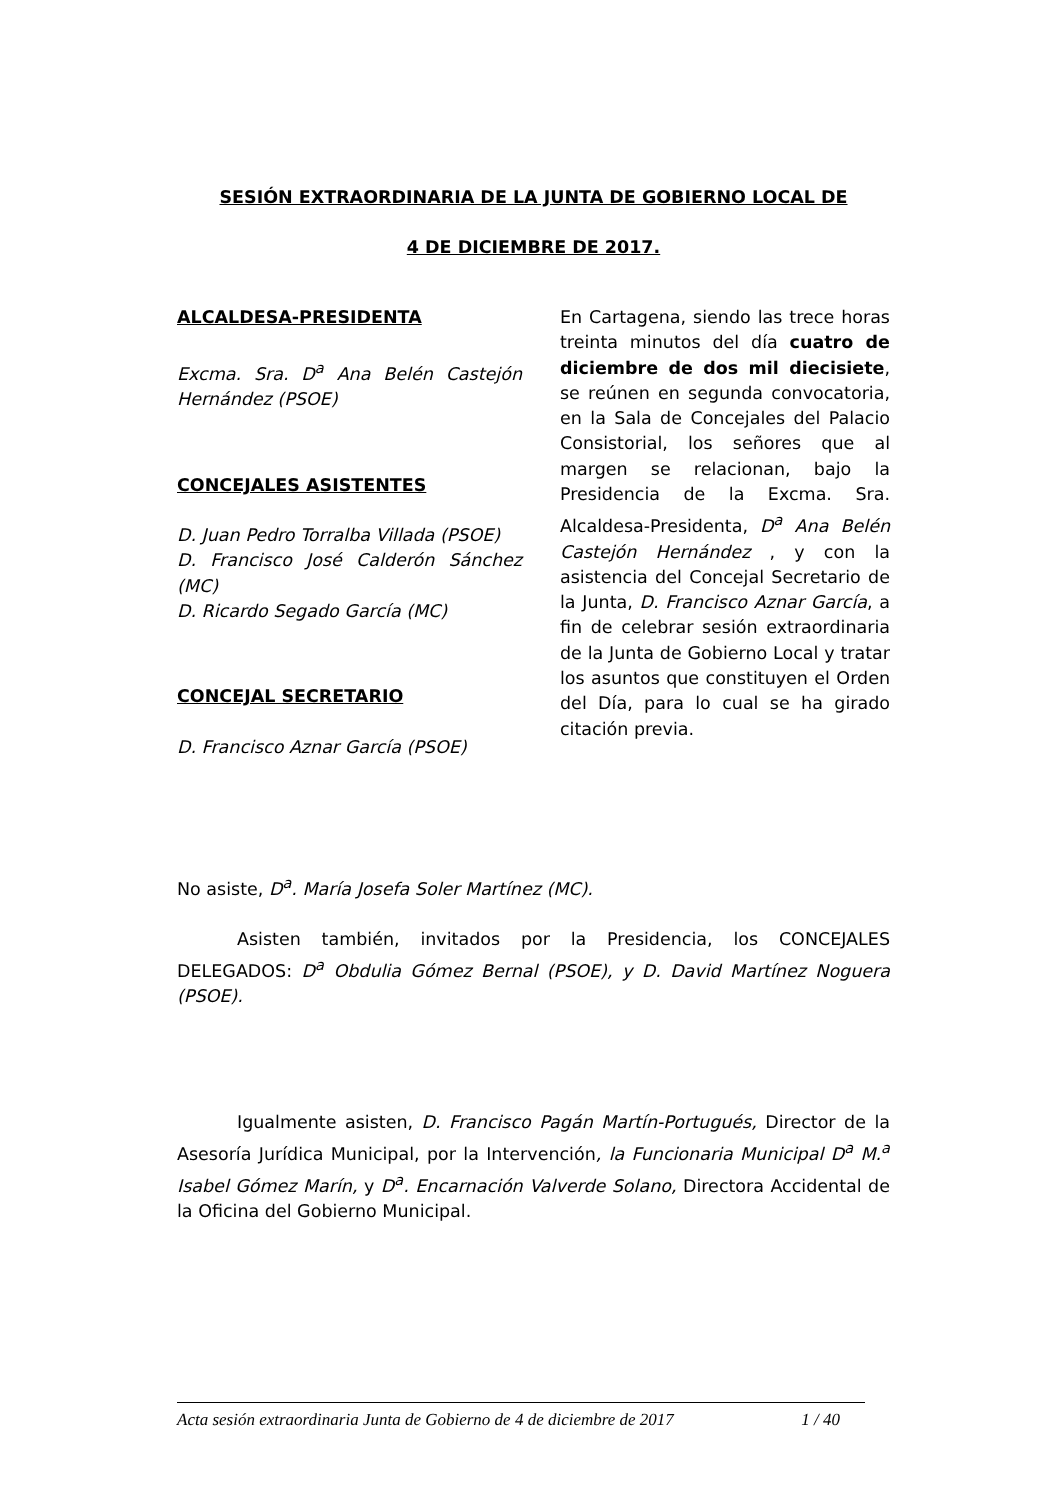SESIÓN EXTRAORDINARIA DE LA JUNTA DE GOBIERNO LOCAL DE
4 DE DICIEMBRE DE 2017.
ALCALDESA-PRESIDENTA
Excma. Sra. D<sup>a</sup> Ana Belén Castejón Hernández (PSOE)
CONCEJALES ASISTENTES
D. Juan Pedro Torralba Villada (PSOE)
D. Francisco José Calderón Sánchez (MC)
D. Ricardo Segado García (MC)
CONCEJAL SECRETARIO
D. Francisco Aznar García (PSOE)
En Cartagena, siendo las trece horas treinta minutos del día cuatro de diciembre de dos mil diecisiete, se reúnen en segunda convocatoria, en la Sala de Concejales del Palacio Consistorial, los señores que al margen se relacionan, bajo la Presidencia de la Excma. Sra. Alcaldesa-Presidenta, D<sup>a</sup> Ana Belén Castejón Hernández , y con la asistencia del Concejal Secretario de la Junta, D. Francisco Aznar García, a fin de celebrar sesión extraordinaria de la Junta de Gobierno Local y tratar los asuntos que constituyen el Orden del Día, para lo cual se ha girado citación previa.
No asiste, D<sup>a</sup>. María Josefa Soler Martínez (MC).
Asisten también, invitados por la Presidencia, los CONCEJALES DELEGADOS: D<sup>a</sup> Obdulia Gómez Bernal (PSOE), y D. David Martínez Noguera (PSOE).
Igualmente asisten, D. Francisco Pagán Martín-Portugués, Director de la Asesoría Jurídica Municipal, por la Intervención, la Funcionaria Municipal D<sup>a</sup> M.<sup>a</sup> Isabel Gómez Marín, y D<sup>a</sup>. Encarnación Valverde Solano, Directora Accidental de la Oficina del Gobierno Municipal.
Acta sesión extraordinaria Junta de Gobierno de 4 de diciembre de 2017 1 / 40